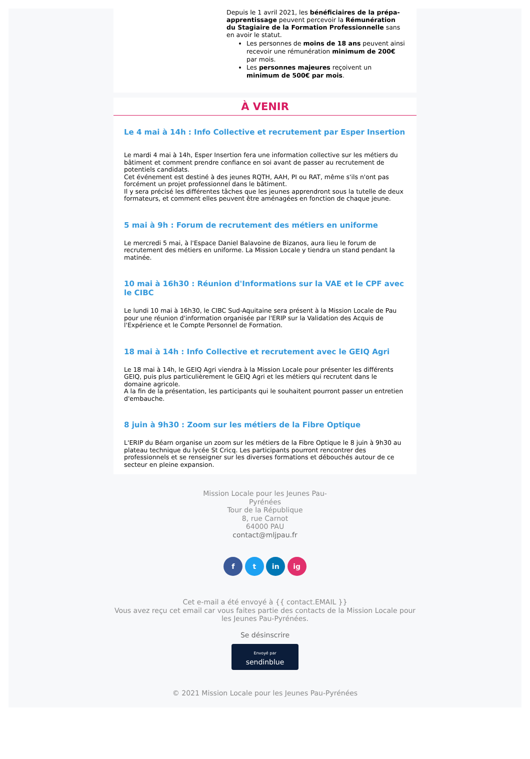Depuis le 1 avril 2021, les bénéficiaires de la prépa-apprentissage peuvent percevoir la Rémunération du Stagiaire de la Formation Professionnelle sans en avoir le statut.
Les personnes de moins de 18 ans peuvent ainsi recevoir une rémunération minimum de 200€ par mois.
Les personnes majeures reçoivent un minimum de 500€ par mois.
À VENIR
Le 4 mai à 14h : Info Collective et recrutement par Esper Insertion
Le mardi 4 mai à 14h, Esper Insertion fera une information collective sur les métiers du bâtiment et comment prendre confiance en soi avant de passer au recrutement de potentiels candidats.
Cet événement est destiné à des jeunes RQTH, AAH, PI ou RAT, même s'ils n'ont pas forcément un projet professionnel dans le bâtiment.
Il y sera précisé les différentes tâches que les jeunes apprendront sous la tutelle de deux formateurs, et comment elles peuvent être aménagées en fonction de chaque jeune.
5 mai à 9h : Forum de recrutement des métiers en uniforme
Le mercredi 5 mai, à l'Espace Daniel Balavoine de Bizanos, aura lieu le forum de recrutement des métiers en uniforme. La Mission Locale y tiendra un stand pendant la matinée.
10 mai à 16h30 : Réunion d'Informations sur la VAE et le CPF avec le CIBC
Le lundi 10 mai à 16h30, le CIBC Sud-Aquitaine sera présent à la Mission Locale de Pau pour une réunion d'information organisée par l'ERIP sur la Validation des Acquis de l'Expérience et le Compte Personnel de Formation.
18 mai à 14h : Info Collective et recrutement avec le GEIQ Agri
Le 18 mai à 14h, le GEIQ Agri viendra à la Mission Locale pour présenter les différents GEIQ, puis plus particulièrement le GEIQ Agri et les métiers qui recrutent dans le domaine agricole.
A la fin de la présentation, les participants qui le souhaitent pourront passer un entretien d'embauche.
8 juin à 9h30 : Zoom sur les métiers de la Fibre Optique
L'ERIP du Béarn organise un zoom sur les métiers de la Fibre Optique le 8 juin à 9h30 au plateau technique du lycée St Cricq. Les participants pourront rencontrer des professionnels et se renseigner sur les diverses formations et débouchés autour de ce secteur en pleine expansion.
Mission Locale pour les Jeunes Pau-Pyrénées
Tour de la République
8, rue Carnot
64000 PAU
contact@mljpau.fr
f t in ig
Cet e-mail a été envoyé à {{ contact.EMAIL }}
Vous avez reçu cet email car vous faites partie des contacts de la Mission Locale pour les Jeunes Pau-Pyrénées.
Se désinscrire
Envoyé par
sendinblue
© 2021 Mission Locale pour les Jeunes Pau-Pyrénées